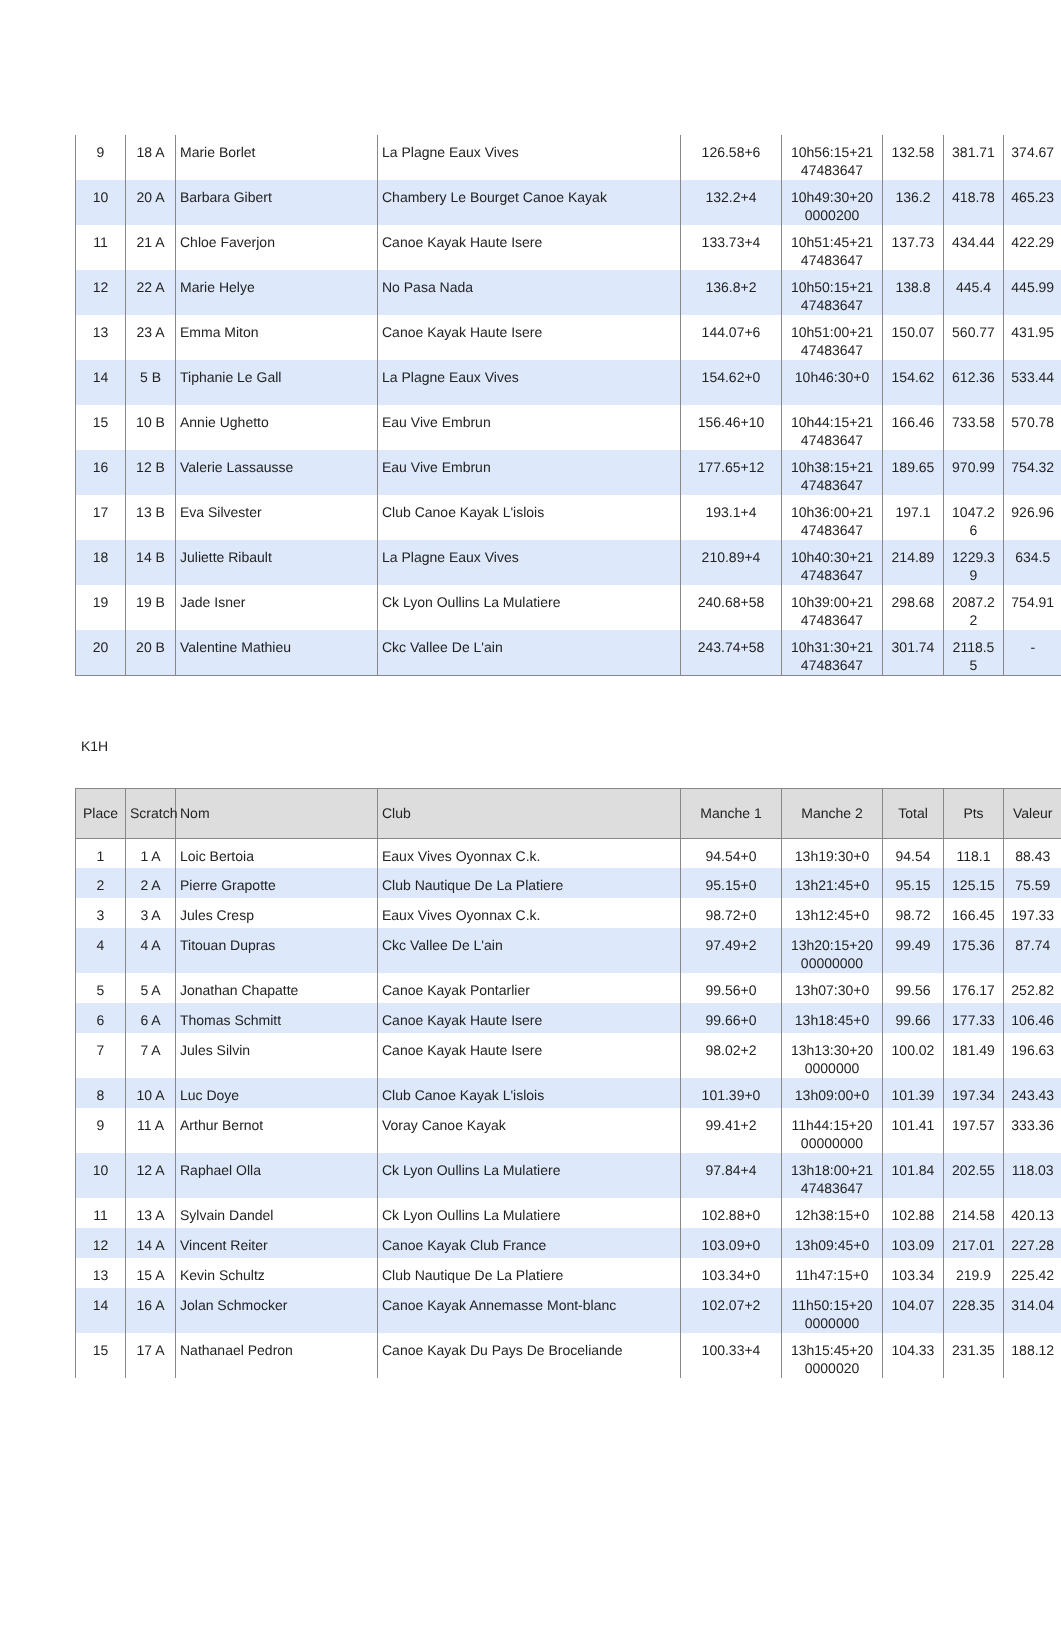| 9 | 18 A | Marie Borlet | La Plagne Eaux Vives | 126.58+6 | 10h56:15+21 47483647 | 132.58 | 381.71 | 374.67 |
| 10 | 20 A | Barbara Gibert | Chambery Le Bourget Canoe Kayak | 132.2+4 | 10h49:30+20 0000200 | 136.2 | 418.78 | 465.23 |
| 11 | 21 A | Chloe Faverjon | Canoe Kayak Haute Isere | 133.73+4 | 10h51:45+21 47483647 | 137.73 | 434.44 | 422.29 |
| 12 | 22 A | Marie Helye | No Pasa Nada | 136.8+2 | 10h50:15+21 47483647 | 138.8 | 445.4 | 445.99 |
| 13 | 23 A | Emma Miton | Canoe Kayak Haute Isere | 144.07+6 | 10h51:00+21 47483647 | 150.07 | 560.77 | 431.95 |
| 14 | 5 B | Tiphanie Le Gall | La Plagne Eaux Vives | 154.62+0 | 10h46:30+0 | 154.62 | 612.36 | 533.44 |
| 15 | 10 B | Annie Ughetto | Eau Vive Embrun | 156.46+10 | 10h44:15+21 47483647 | 166.46 | 733.58 | 570.78 |
| 16 | 12 B | Valerie Lassausse | Eau Vive Embrun | 177.65+12 | 10h38:15+21 47483647 | 189.65 | 970.99 | 754.32 |
| 17 | 13 B | Eva Silvester | Club Canoe Kayak L'islois | 193.1+4 | 10h36:00+21 47483647 | 197.1 | 1047.2 6 | 926.96 |
| 18 | 14 B | Juliette Ribault | La Plagne Eaux Vives | 210.89+4 | 10h40:30+21 47483647 | 214.89 | 1229.3 9 | 634.5 |
| 19 | 19 B | Jade Isner | Ck Lyon Oullins La Mulatiere | 240.68+58 | 10h39:00+21 47483647 | 298.68 | 2087.2 2 | 754.91 |
| 20 | 20 B | Valentine Mathieu | Ckc Vallee De L'ain | 243.74+58 | 10h31:30+21 47483647 | 301.74 | 2118.5 5 | - |
K1H
| Place | Scratch | Nom | Club | Manche 1 | Manche 2 | Total | Pts | Valeur |
| --- | --- | --- | --- | --- | --- | --- | --- | --- |
| 1 | 1 A | Loic Bertoia | Eaux Vives Oyonnax C.k. | 94.54+0 | 13h19:30+0 | 94.54 | 118.1 | 88.43 |
| 2 | 2 A | Pierre Grapotte | Club Nautique De La Platiere | 95.15+0 | 13h21:45+0 | 95.15 | 125.15 | 75.59 |
| 3 | 3 A | Jules Cresp | Eaux Vives Oyonnax C.k. | 98.72+0 | 13h12:45+0 | 98.72 | 166.45 | 197.33 |
| 4 | 4 A | Titouan Dupras | Ckc Vallee De L'ain | 97.49+2 | 13h20:15+20 00000000 | 99.49 | 175.36 | 87.74 |
| 5 | 5 A | Jonathan Chapatte | Canoe Kayak Pontarlier | 99.56+0 | 13h07:30+0 | 99.56 | 176.17 | 252.82 |
| 6 | 6 A | Thomas Schmitt | Canoe Kayak Haute Isere | 99.66+0 | 13h18:45+0 | 99.66 | 177.33 | 106.46 |
| 7 | 7 A | Jules Silvin | Canoe Kayak Haute Isere | 98.02+2 | 13h13:30+20 0000000 | 100.02 | 181.49 | 196.63 |
| 8 | 10 A | Luc Doye | Club Canoe Kayak L'islois | 101.39+0 | 13h09:00+0 | 101.39 | 197.34 | 243.43 |
| 9 | 11 A | Arthur Bernot | Voray Canoe Kayak | 99.41+2 | 11h44:15+20 00000000 | 101.41 | 197.57 | 333.36 |
| 10 | 12 A | Raphael Olla | Ck Lyon Oullins La Mulatiere | 97.84+4 | 13h18:00+21 47483647 | 101.84 | 202.55 | 118.03 |
| 11 | 13 A | Sylvain Dandel | Ck Lyon Oullins La Mulatiere | 102.88+0 | 12h38:15+0 | 102.88 | 214.58 | 420.13 |
| 12 | 14 A | Vincent Reiter | Canoe Kayak Club France | 103.09+0 | 13h09:45+0 | 103.09 | 217.01 | 227.28 |
| 13 | 15 A | Kevin Schultz | Club Nautique De La Platiere | 103.34+0 | 11h47:15+0 | 103.34 | 219.9 | 225.42 |
| 14 | 16 A | Jolan Schmocker | Canoe Kayak Annemasse Mont-blanc | 102.07+2 | 11h50:15+20 0000000 | 104.07 | 228.35 | 314.04 |
| 15 | 17 A | Nathanael Pedron | Canoe Kayak Du Pays De Broceliande | 100.33+4 | 13h15:45+20 0000020 | 104.33 | 231.35 | 188.12 |